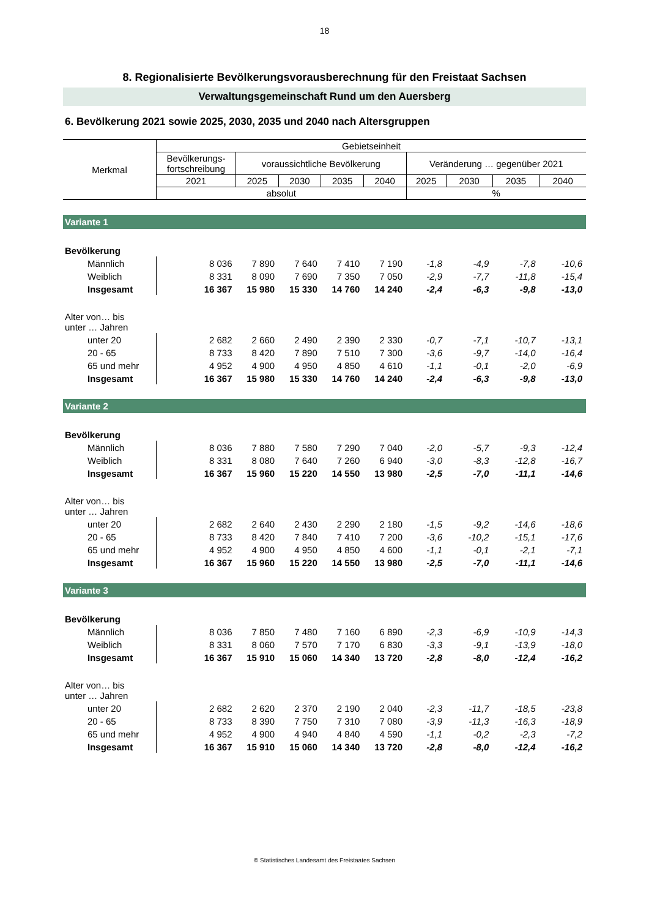18
8. Regionalisierte Bevölkerungsvorausberechnung für den Freistaat Sachsen
Verwaltungsgemeinschaft Rund um den Auersberg
6. Bevölkerung 2021 sowie 2025, 2030, 2035 und 2040 nach Altersgruppen
| Merkmal | Gebietseinheit | | | | | | | | |
| | Bevölkerungs- fortschreibung | voraussichtliche Bevölkerung | | | | Veränderung … gegenüber 2021 | | | |
| | 2021 | 2025 | 2030 | 2035 | 2040 | 2025 | 2030 | 2035 | 2040 |
| | absolut | | | | | % | | | |
| Variante 1 | | | | | | | | | |
| Bevölkerung | | | | | | | | | |
| Männlich | 8 036 | 7 890 | 7 640 | 7 410 | 7 190 | -1,8 | -4,9 | -7,8 | -10,6 |
| Weiblich | 8 331 | 8 090 | 7 690 | 7 350 | 7 050 | -2,9 | -7,7 | -11,8 | -15,4 |
| Insgesamt | 16 367 | 15 980 | 15 330 | 14 760 | 14 240 | -2,4 | -6,3 | -9,8 | -13,0 |
| Alter von… bis unter … Jahren | | | | | | | | | |
| unter 20 | 2 682 | 2 660 | 2 490 | 2 390 | 2 330 | -0,7 | -7,1 | -10,7 | -13,1 |
| 20 - 65 | 8 733 | 8 420 | 7 890 | 7 510 | 7 300 | -3,6 | -9,7 | -14,0 | -16,4 |
| 65 und mehr | 4 952 | 4 900 | 4 950 | 4 850 | 4 610 | -1,1 | -0,1 | -2,0 | -6,9 |
| Insgesamt | 16 367 | 15 980 | 15 330 | 14 760 | 14 240 | -2,4 | -6,3 | -9,8 | -13,0 |
| Variante 2 | | | | | | | | | |
| Bevölkerung | | | | | | | | | |
| Männlich | 8 036 | 7 880 | 7 580 | 7 290 | 7 040 | -2,0 | -5,7 | -9,3 | -12,4 |
| Weiblich | 8 331 | 8 080 | 7 640 | 7 260 | 6 940 | -3,0 | -8,3 | -12,8 | -16,7 |
| Insgesamt | 16 367 | 15 960 | 15 220 | 14 550 | 13 980 | -2,5 | -7,0 | -11,1 | -14,6 |
| Alter von… bis unter … Jahren | | | | | | | | | |
| unter 20 | 2 682 | 2 640 | 2 430 | 2 290 | 2 180 | -1,5 | -9,2 | -14,6 | -18,6 |
| 20 - 65 | 8 733 | 8 420 | 7 840 | 7 410 | 7 200 | -3,6 | -10,2 | -15,1 | -17,6 |
| 65 und mehr | 4 952 | 4 900 | 4 950 | 4 850 | 4 600 | -1,1 | -0,1 | -2,1 | -7,1 |
| Insgesamt | 16 367 | 15 960 | 15 220 | 14 550 | 13 980 | -2,5 | -7,0 | -11,1 | -14,6 |
| Variante 3 | | | | | | | | | |
| Bevölkerung | | | | | | | | | |
| Männlich | 8 036 | 7 850 | 7 480 | 7 160 | 6 890 | -2,3 | -6,9 | -10,9 | -14,3 |
| Weiblich | 8 331 | 8 060 | 7 570 | 7 170 | 6 830 | -3,3 | -9,1 | -13,9 | -18,0 |
| Insgesamt | 16 367 | 15 910 | 15 060 | 14 340 | 13 720 | -2,8 | -8,0 | -12,4 | -16,2 |
| Alter von… bis unter … Jahren | | | | | | | | | |
| unter 20 | 2 682 | 2 620 | 2 370 | 2 190 | 2 040 | -2,3 | -11,7 | -18,5 | -23,8 |
| 20 - 65 | 8 733 | 8 390 | 7 750 | 7 310 | 7 080 | -3,9 | -11,3 | -16,3 | -18,9 |
| 65 und mehr | 4 952 | 4 900 | 4 940 | 4 840 | 4 590 | -1,1 | -0,2 | -2,3 | -7,2 |
| Insgesamt | 16 367 | 15 910 | 15 060 | 14 340 | 13 720 | -2,8 | -8,0 | -12,4 | -16,2 |
© Statistisches Landesamt des Freistaates Sachsen